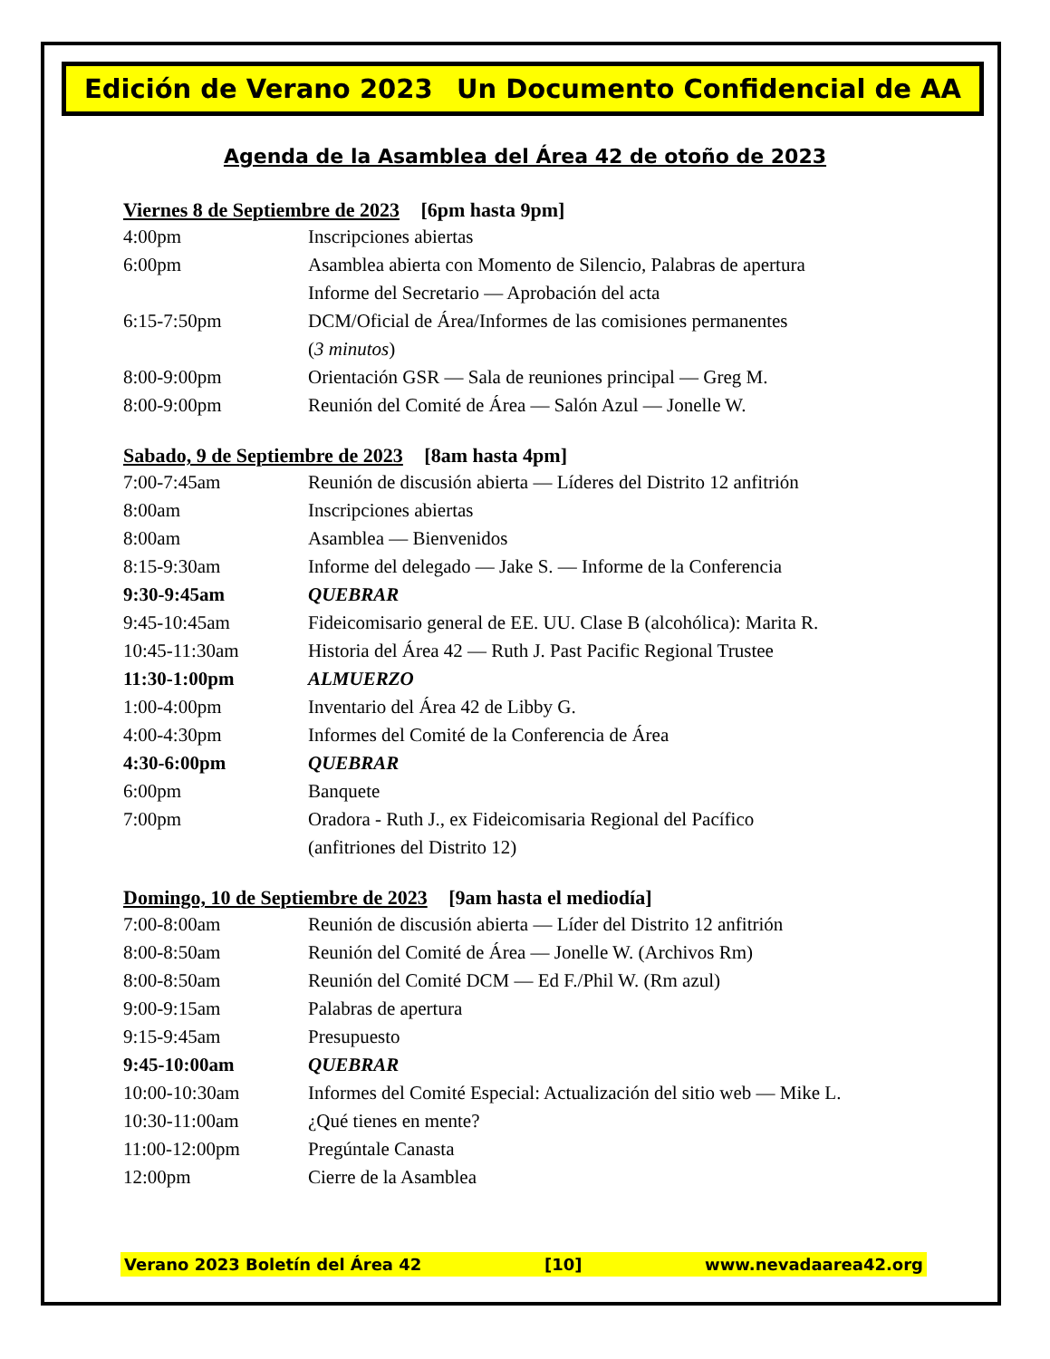Edición de Verano 2023 Un Documento Confidencial de AA
Agenda de la Asamblea del Área 42 de otoño de 2023
Viernes 8 de Septiembre de 2023 [6pm hasta 9pm]
| 4:00pm | Inscripciones abiertas |
| 6:00pm | Asamblea abierta con Momento de Silencio, Palabras de apertura |
| | Informe del Secretario — Aprobación del acta |
| 6:15-7:50pm | DCM/Oficial de Área/Informes de las comisiones permanentes |
| | ( 3 minutos ) |
| 8:00-9:00pm | Orientación GSR — Sala de reuniones principal — Greg M. |
| 8:00-9:00pm | Reunión del Comité de Área — Salón Azul — Jonelle W. |
Sabado, 9 de Septiembre de 2023 [8am hasta 4pm]
| 7:00-7:45am | Reunión de discusión abierta — Líderes del Distrito 12 anfitrión |
| 8:00am | Inscripciones abiertas |
| 8:00am | Asamblea — Bienvenidos |
| 8:15-9:30am | Informe del delegado — Jake S. — Informe de la Conferencia |
| 9:30-9:45am | QUEBRAR |
| 9:45-10:45am | Fideicomisario general de EE. UU. Clase B (alcohólica): Marita R. |
| 10:45-11:30am | Historia del Área 42 — Ruth J. Past Pacific Regional Trustee |
| 11:30-1:00pm | ALMUERZO |
| 1:00-4:00pm | Inventario del Área 42 de Libby G. |
| 4:00-4:30pm | Informes del Comité de la Conferencia de Área |
| 4:30-6:00pm | QUEBRAR |
| 6:00pm | Banquete |
| 7:00pm | Oradora - Ruth J., ex Fideicomisaria Regional del Pacífico |
| | (anfitriones del Distrito 12) |
Domingo, 10 de Septiembre de 2023 [9am hasta el mediodía]
| 7:00-8:00am | Reunión de discusión abierta — Líder del Distrito 12 anfitrión |
| 8:00-8:50am | Reunión del Comité de Área — Jonelle W. (Archivos Rm) |
| 8:00-8:50am | Reunión del Comité DCM — Ed F./Phil W. (Rm azul) |
| 9:00-9:15am | Palabras de apertura |
| 9:15-9:45am | Presupuesto |
| 9:45-10:00am | QUEBRAR |
| 10:00-10:30am | Informes del Comité Especial: Actualización del sitio web — Mike L. |
| 10:30-11:00am | ¿Qué tienes en mente? |
| 11:00-12:00pm | Pregúntale Canasta |
| 12:00pm | Cierre de la Asamblea |
Verano 2023 Boletín del Área 42 [10] www.nevadaarea42.org